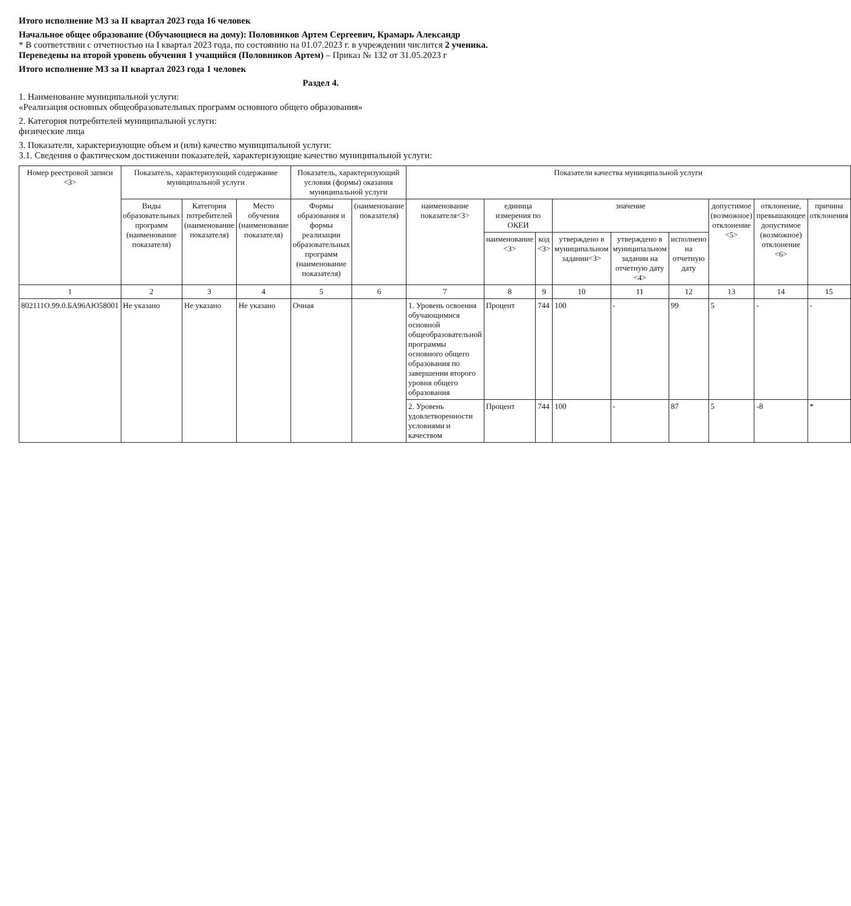Итого исполнение МЗ за II квартал 2023 года 16 человек
Начальное общее образование (Обучающиеся на дому): Половников Артем Сергеевич, Крамарь Александр
* В соответствии с отчетностью на I квартал 2023 года, по состоянию на 01.07.2023 г. в учреждении числится 2 ученика.
Переведены на второй уровень обучения 1 учащийся (Половников Артем) – Приказ № 132 от 31.05.2023 г
Итого исполнение МЗ за II квартал 2023 года 1 человек
Раздел 4.
1. Наименование муниципальной услуги:
«Реализация основных общеобразовательных программ основного общего образования»
2. Категория потребителей муниципальной услуги:
физические лица
3. Показатели, характеризующие объем и (или) качество муниципальной услуги:
3.1. Сведения о фактическом достижении показателей, характеризующие качество муниципальной услуги:
| Номер реестровой записи <3> | Показатель, характеризующий содержание муниципальной услуги | | | Показатель, характеризующий условия (формы) оказания муниципальной услуги | | Показатели качества муниципальной услуги | | | | | | | | |
| --- | --- | --- | --- | --- | --- | --- | --- | --- | --- | --- | --- | --- | --- | --- |
| | Виды образовательных программ (наименование показателя) | Категория потребителей (наименование показателя) | Место обучения (наименование показателя) | Формы образования и формы реализации образовательных программ (наименование показателя) | (наименование показателя) | наименование показателя<3> | единица измерения по ОКЕИ | | значение | | | допустимое (возможное) отклонение <5> | отклонение, превышающее допустимое (возможное) отклонение <6> | причина отклонения |
| | | | | | | | наименование <3> | код <3> | утверждено в муниципальном задании<3> | утверждено в муниципальном задании на отчетную дату <4> | исполнено на отчетную дату | | | |
| 1 | 2 | 3 | 4 | 5 | 6 | 7 | 8 | 9 | 10 | 11 | 12 | 13 | 14 | 15 |
| 802111О.99.0.БА96АЮ58001 | Не указано | Не указано | Не указано | Очная | | 1. Уровень освоения обучающимися основной общеобразовательной программы основного общего образования по завершении второго уровня общего образования | Процент | 744 | 100 | - | 99 | 5 | - | - |
| | | | | | | 2. Уровень удовлетворенности условиями и качеством | Процент | 744 | 100 | - | 87 | 5 | -8 | * |